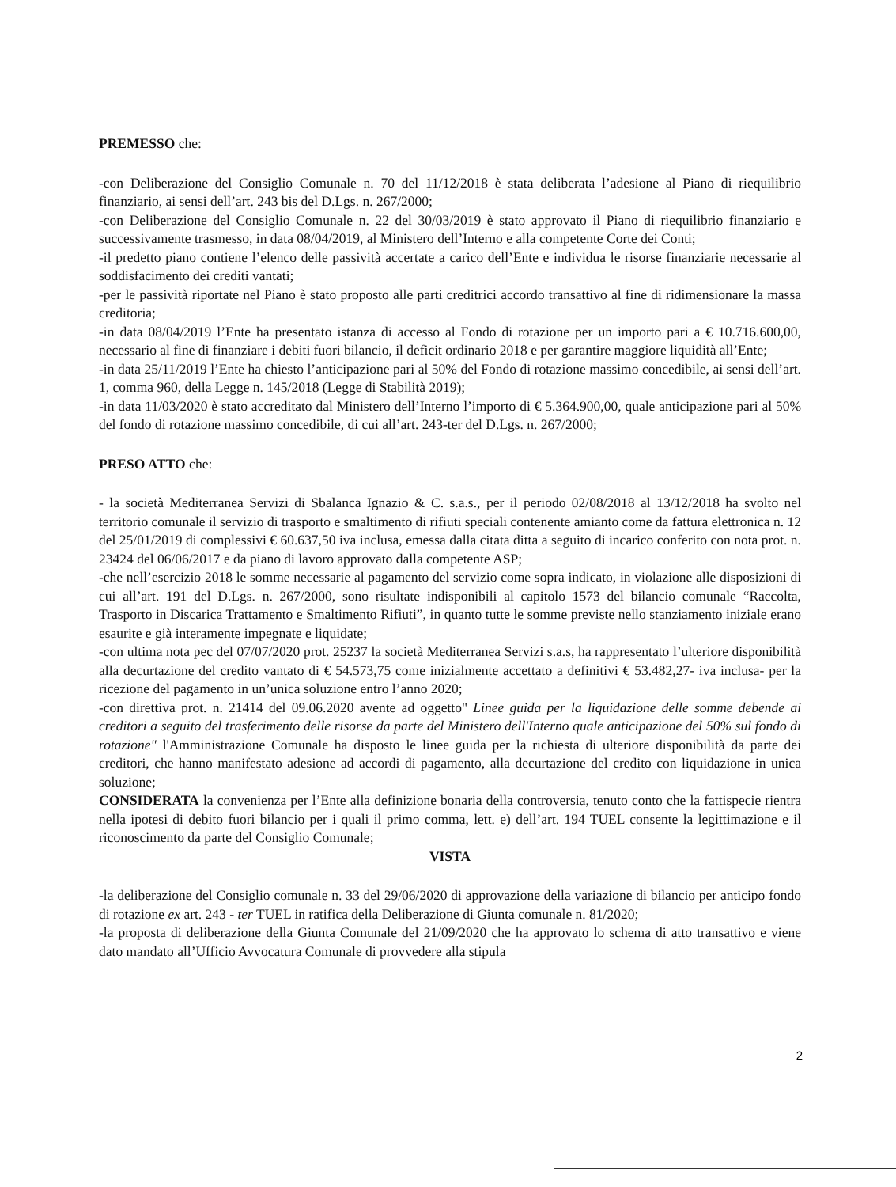PREMESSO che:
-con Deliberazione del Consiglio Comunale n. 70 del 11/12/2018 è stata deliberata l’adesione al Piano di riequilibrio finanziario, ai sensi dell’art. 243 bis del D.Lgs. n. 267/2000;
-con Deliberazione del Consiglio Comunale n. 22 del 30/03/2019 è stato approvato il Piano di riequilibrio finanziario e successivamente trasmesso, in data 08/04/2019, al Ministero dell’Interno e alla competente Corte dei Conti;
-il predetto piano contiene l’elenco delle passività accertate a carico dell’Ente e individua le risorse finanziarie necessarie al soddisfacimento dei crediti vantati;
-per le passività riportate nel Piano è stato proposto alle parti creditrici accordo transattivo al fine di ridimensionare la massa creditoria;
-in data 08/04/2019 l’Ente ha presentato istanza di accesso al Fondo di rotazione per un importo pari a € 10.716.600,00, necessario al fine di finanziare i debiti fuori bilancio, il deficit ordinario 2018 e per garantire maggiore liquidità all’Ente;
-in data 25/11/2019 l’Ente ha chiesto l’anticipazione pari al 50% del Fondo di rotazione massimo concedibile, ai sensi dell’art. 1, comma 960, della Legge n. 145/2018 (Legge di Stabilità 2019);
-in data 11/03/2020 è stato accreditato dal Ministero dell’Interno l’importo di € 5.364.900,00, quale anticipazione pari al 50% del fondo di rotazione massimo concedibile, di cui all’art. 243-ter del D.Lgs. n. 267/2000;
PRESO ATTO che:
- la società Mediterranea Servizi di Sbalanca Ignazio & C. s.a.s., per il periodo 02/08/2018 al 13/12/2018 ha svolto nel territorio comunale il servizio di trasporto e smaltimento di rifiuti speciali contenente amianto come da fattura elettronica n. 12 del 25/01/2019 di complessivi € 60.637,50 iva inclusa, emessa dalla citata ditta a seguito di incarico conferito con nota prot. n. 23424 del 06/06/2017 e da piano di lavoro approvato dalla competente ASP;
-che nell’esercizio 2018 le somme necessarie al pagamento del servizio come sopra indicato, in violazione alle disposizioni di cui all’art. 191 del D.Lgs. n. 267/2000, sono risultate indisponibili al capitolo 1573 del bilancio comunale “Raccolta, Trasporto in Discarica Trattamento e Smaltimento Rifiuti”, in quanto tutte le somme previste nello stanziamento iniziale erano esaurite e già interamente impegnate e liquidate;
-con ultima nota pec del 07/07/2020 prot. 25237 la società Mediterranea Servizi s.a.s, ha rappresentato l’ulteriore disponibilità alla decurtazione del credito vantato di € 54.573,75 come inizialmente accettato a definitivi € 53.482,27- iva inclusa- per la ricezione del pagamento in un’unica soluzione entro l’anno 2020;
-con direttiva prot. n. 21414 del 09.06.2020 avente ad oggetto" Linee guida per la liquidazione delle somme debende ai creditori a seguito del trasferimento delle risorse da parte del Ministero dell'Interno quale anticipazione del 50% sul fondo di rotazione" l'Amministrazione Comunale ha disposto le linee guida per la richiesta di ulteriore disponibilità da parte dei creditori, che hanno manifestato adesione ad accordi di pagamento, alla decurtazione del credito con liquidazione in unica soluzione;
CONSIDERATA la convenienza per l’Ente alla definizione bonaria della controversia, tenuto conto che la fattispecie rientra nella ipotesi di debito fuori bilancio per i quali il primo comma, lett. e) dell’art. 194 TUEL consente la legittimazione e il riconoscimento da parte del Consiglio Comunale;
VISTA
-la deliberazione del Consiglio comunale n. 33 del 29/06/2020 di approvazione della variazione di bilancio per anticipo fondo di rotazione ex art. 243 - ter TUEL in ratifica della Deliberazione di Giunta comunale n. 81/2020;
-la proposta di deliberazione della Giunta Comunale del 21/09/2020 che ha approvato lo schema di atto transattivo e viene dato mandato all’Ufficio Avvocatura Comunale di provvedere alla stipula
2